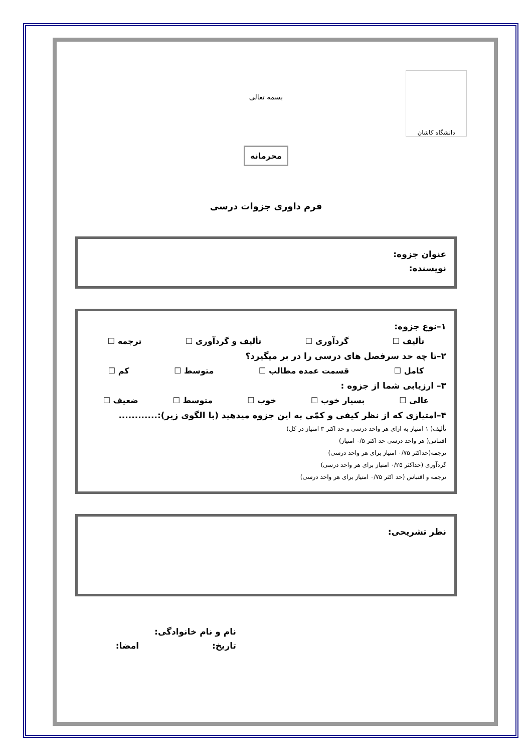دانشگاه کاشان
بسمه تعالی
محرمانه
فرم داوری جزوات درسی
عنوان جزوه:
نویسنده:
۱–نوع جزوه:
تألیف ☐ گردآوری ☐ تألیف و گردآوری ☐ ترجمه ☐
۲–تا چه حد سرفصل های درسی را در بر میگیرد؟
کامل ☐ قسمت عمده مطالب ☐ متوسط ☐ کم ☐
۳– ارزیابی شما از جزوه :
عالی ☐ بسیار خوب ☐ خوب ☐ متوسط ☐ ضعیف ☐
۴–امتیازی که از نظر کیفی و کمّی به این جزوه میدهید (با الگوی زیر):............
تألیف( ۱ امتیاز به ازای هر واحد درسی و حد اکثر ۳ امتیاز در کل)
اقتباس( هر واحد درسی حد اکثر ۰/۵ امتیاز)
ترجمه(حداکثر ۰/۷۵ امتیاز برای هر واحد درسی)
گردآوری (حداکثر ۰/۲۵ امتیاز برای هر واحد درسی)
ترجمه و اقتباس (حد اکثر ۰/۷۵ امتیاز برای هر واحد درسی)
نظر تشریحی:
نام و نام خانوادگی:
تاریخ: امضا: